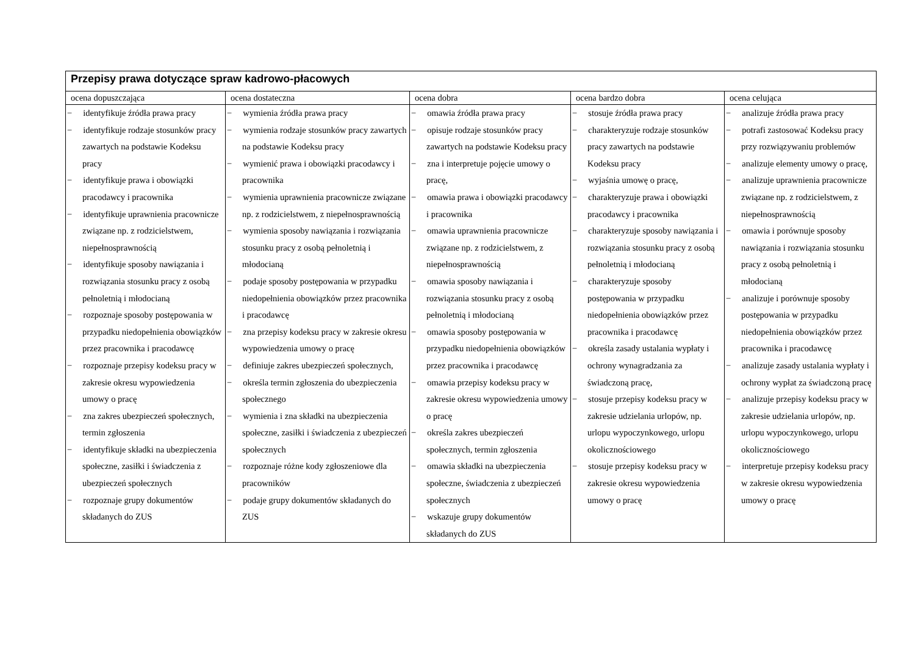| Przepisy prawa dotyczące spraw kadrowo-płacowych | | | | |
| --- | --- | --- | --- | --- |
| ocena dopuszczająca | ocena dostateczna | ocena dobra | ocena bardzo dobra | ocena celująca |
| − identyfikuje źródła prawa pracy − identyfikuje rodzaje stosunków pracy zawartych na podstawie Kodeksu pracy − identyfikuje prawa i obowiązki pracodawcy i pracownika − identyfikuje uprawnienia pracownicze związane np. z rodzicielstwem, niepełnosprawnością − identyfikuje sposoby nawiązania i rozwiązania stosunku pracy z osobą pełnoletnią i młodocianą − rozpoznaje sposoby postępowania w przypadku niedopełnienia obowiązków przez pracownika i pracodawcę − rozpoznaje przepisy kodeksu pracy w zakresie okresu wypowiedzenia umowy o pracę − zna zakres ubezpieczeń społecznych, termin zgłoszenia − identyfikuje składki na ubezpieczenia społeczne, zasiłki i świadczenia z ubezpieczeń społecznych − rozpoznaje grupy dokumentów składanych do ZUS | − wymienia źródła prawa pracy − wymienia rodzaje stosunków pracy zawartych na podstawie Kodeksu pracy − wymienić prawa i obowiązki pracodawcy i pracownika − wymienia uprawnienia pracownicze związane np. z rodzicielstwem, z niepełnosprawnością − wymienia sposoby nawiązania i rozwiązania stosunku pracy z osobą pełnoletnią i młodocianą − podaje sposoby postępowania w przypadku niedopełnienia obowiązków przez pracownika i pracodawcę − zna przepisy kodeksu pracy w zakresie okresu wypowiedzenia umowy o pracę − definiuje zakres ubezpieczeń społecznych, − określa termin zgłoszenia do ubezpieczenia społecznego − wymienia i zna składki na ubezpieczenia społeczne, zasiłki i świadczenia z ubezpieczeń społecznych − rozpoznaje różne kody zgłoszeniowe dla pracowników − podaje grupy dokumentów składanych do ZUS | − omawia źródła prawa pracy − opisuje rodzaje stosunków pracy zawartych na podstawie Kodeksu pracy − zna i interpretuje pojęcie umowy o pracę, − omawia prawa i obowiązki pracodawcy i pracownika − omawia uprawnienia pracownicze związane np. z rodzicielstwem, z niepełnosprawnością − omawia sposoby nawiązania i rozwiązania stosunku pracy z osobą pełnoletnią i młodocianą − omawia sposoby postępowania w przypadku niedopełnienia obowiązków przez pracownika i pracodawcę − omawia przepisy kodeksu pracy w zakresie okresu wypowiedzenia umowy o pracę − określa zakres ubezpieczeń społecznych, termin zgłoszenia − omawia składki na ubezpieczenia społeczne, świadczenia z ubezpieczeń społecznych − wskazuje grupy dokumentów składanych do ZUS | − stosuje źródła prawa pracy − charakteryzuje rodzaje stosunków pracy zawartych na podstawie Kodeksu pracy − wyjaśnia umowę o pracę, − charakteryzuje prawa i obowiązki pracodawcy i pracownika − charakteryzuje sposoby nawiązania i rozwiązania stosunku pracy z osobą pełnoletnią i młodocianą − charakteryzuje sposoby postępowania w przypadku niedopełnienia obowiązków przez pracownika i pracodawcę − określa zasady ustalania wypłaty i ochrony wynagradzania za świadczoną pracę, − stosuje przepisy kodeksu pracy w zakresie udzielania urlopów, np. urlopu wypoczynkowego, urlopu okolicznościowego − stosuje przepisy kodeksu pracy w zakresie okresu wypowiedzenia umowy o pracę | − analizuje źródła prawa pracy − potrafi zastosować Kodeksu pracy przy rozwiązywaniu problemów − analizuje elementy umowy o pracę, − analizuje uprawnienia pracownicze związane np. z rodzicielstwem, z niepełnosprawnością − omawia i porównuje sposoby nawiązania i rozwiązania stosunku pracy z osobą pełnoletnią i młodocianą − analizuje i porównuje sposoby postępowania w przypadku niedopełnienia obowiązków przez pracownika i pracodawcę − analizuje zasady ustalania wypłaty i ochrony wypłat za świadczoną pracę − analizuje przepisy kodeksu pracy w zakresie udzielania urlopów, np. urlopu wypoczynkowego, urlopu okolicznościowego − interpretuje przepisy kodeksu pracy w zakresie okresu wypowiedzenia umowy o pracę |